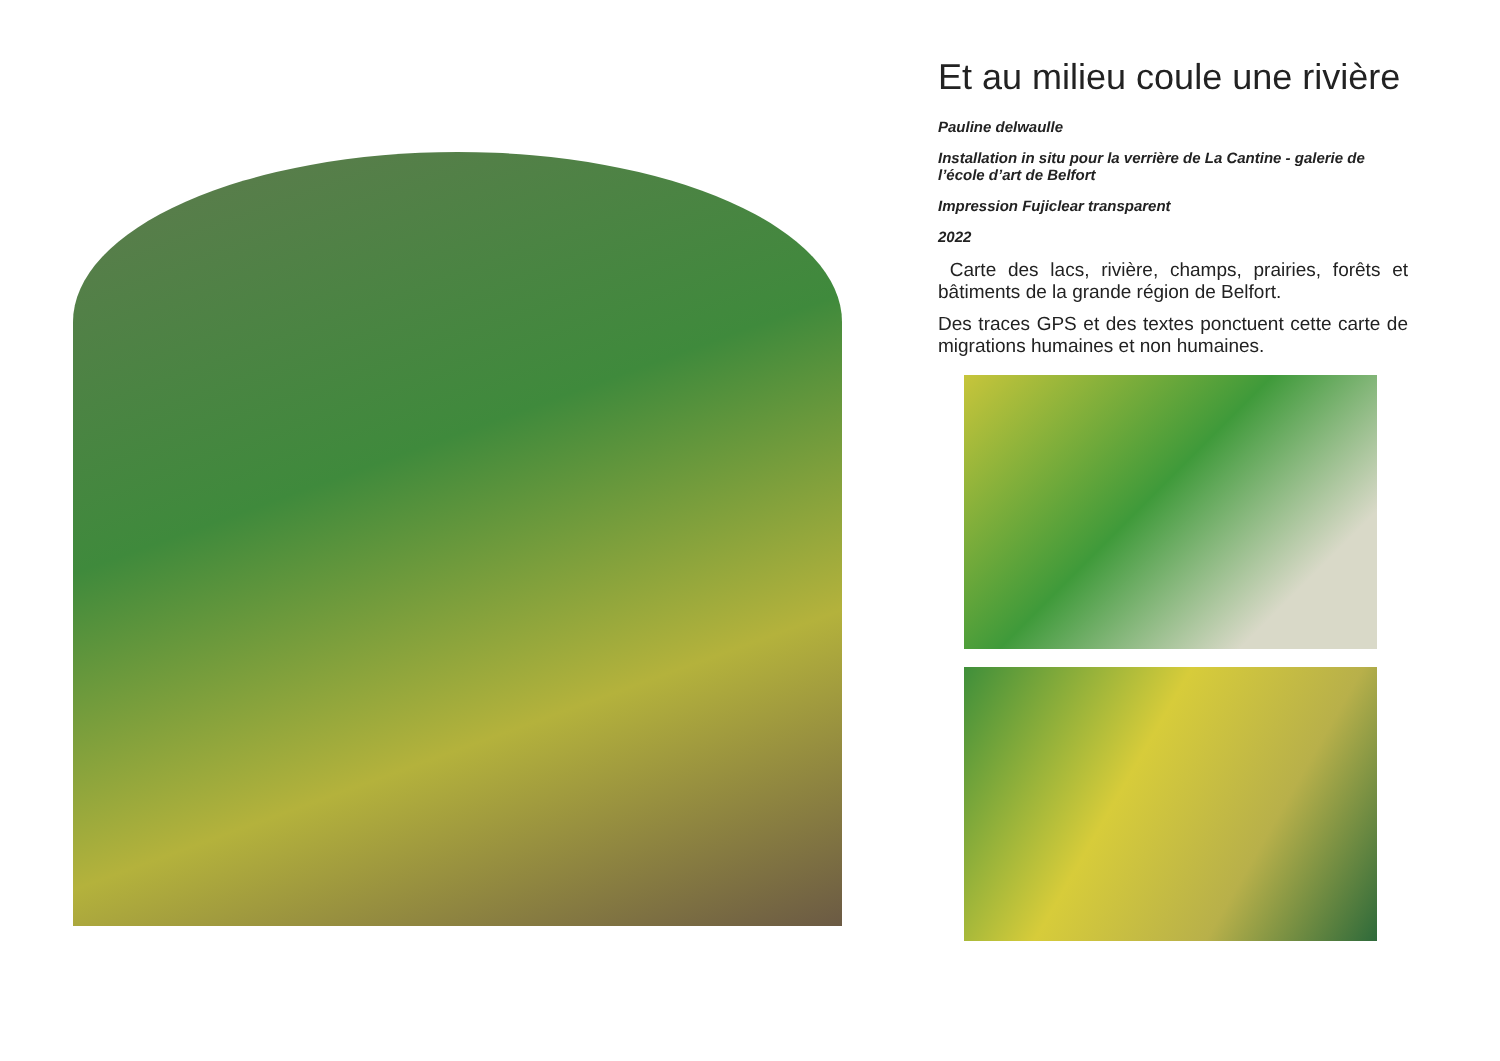Et au milieu coule une rivière
Pauline delwaulle
Installation in situ pour la verrière de La Cantine - galerie de l’école d’art de Belfort
Impression Fujiclear transparent
2022
Carte des lacs, rivière, champs, prairies, forêts et bâtiments de la grande région de Belfort.
Des traces GPS et des textes ponctuent cette carte de migrations humaines et non humaines.